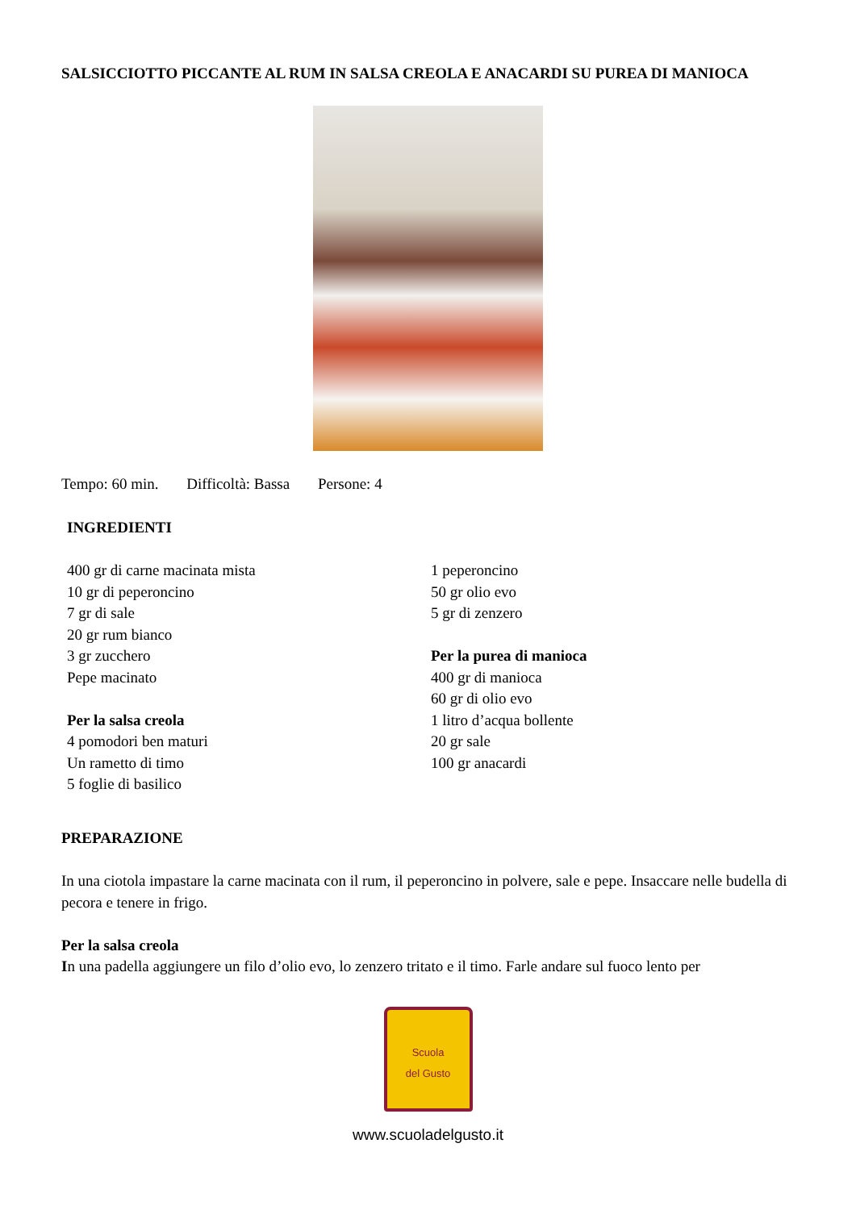SALSICCIOTTO PICCANTE AL RUM IN SALSA CREOLA E ANACARDI SU PUREA DI MANIOCA
Tempo: 60 min. Difficoltà: Bassa Persone: 4
INGREDIENTI
400 gr di carne macinata mista
10 gr di peperoncino
7 gr di sale
20 gr rum bianco
3 gr zucchero
Pepe macinato
Per la salsa creola
4 pomodori ben maturi
Un rametto di timo
5 foglie di basilico
1 peperoncino
50 gr olio evo
5 gr di zenzero
Per la purea di manioca
400 gr di manioca
60 gr di olio evo
1 litro d’acqua bollente
20 gr sale
100 gr anacardi
PREPARAZIONE
In una ciotola impastare la carne macinata con il rum, il peperoncino in polvere, sale e pepe. Insaccare nelle budella di pecora e tenere in frigo.
Per la salsa creola
In una padella aggiungere un filo d’olio evo, lo zenzero tritato e il timo. Farle andare sul fuoco lento per
Scuola
del Gusto
www.scuoladelgusto.it